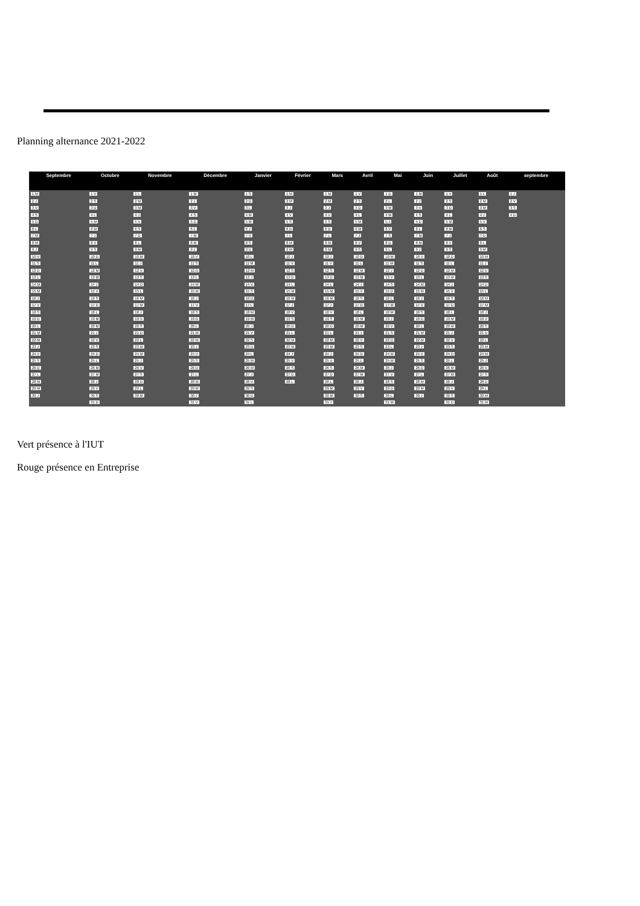Planning alternance 2021-2022
| Septembre | Octobre | Novembre | Décembre | Janvier | Février | Mars | Avril | Mai | Juin | Juillet | Août | septembre |
| --- | --- | --- | --- | --- | --- | --- | --- | --- | --- | --- | --- | --- |
| 1 M | 1 V | 1 L | 1 M | 1 S | 1 M | 1 M | 1 V | 1 D | 1 M | 1 V | 1 L | 1 J |
| 2 J | 2 S | 2 M | 2 J | 2 D | 2 M | 2 M | 2 S | 2 L | 2 J | 2 S | 2 M | 2 V |
| 3 V | 3 D | 3 M | 3 V | 3 L | 3 J | 3 J | 3 D | 3 M | 3 V | 3 D | 3 M | 3 S |
| 4 S | 4 L | 4 J | 4 S | 4 M | 4 V | 4 V | 4 L | 4 M | 4 S | 4 L | 4 J | 4 D |
| 5 D | 5 M | 5 V | 5 D | 5 M | 5 S | 5 S | 5 M | 5 J | 5 D | 5 M | 5 V | |
| 6 L | 6 M | 6 S | 6 L | 6 J | 6 D | 6 D | 6 M | 6 V | 6 L | 6 M | 6 S | |
| 7 M | 7 J | 7 D | 7 M | 7 V | 7 L | 7 L | 7 J | 7 S | 7 M | 7 J | 7 D | |
| 8 M | 8 V | 8 L | 8 M | 8 S | 8 M | 8 M | 8 V | 8 D | 8 M | 8 V | 8 L | |
| 9 J | 9 S | 9 M | 9 J | 9 D | 9 M | 9 M | 9 S | 9 L | 9 J | 9 S | 9 M | |
| 10 V | 10 D | 10 M | 10 V | 10 L | 10 J | 10 J | 10 D | 10 M | 10 V | 10 D | 10 M | |
| 11 S | 11 L | 11 J | 11 S | 11 M | 11 V | 11 V | 11 L | 11 M | 11 S | 11 L | 11 J | |
| 12 D | 12 M | 12 V | 12 D | 12 M | 12 S | 12 S | 12 M | 12 J | 12 D | 12 M | 12 V | |
| 13 L | 13 M | 13 S | 13 L | 13 J | 13 D | 13 D | 13 M | 13 V | 13 L | 13 M | 13 S | |
| 14 M | 14 J | 14 D | 14 M | 14 V | 14 L | 14 L | 14 J | 14 S | 14 M | 14 J | 14 D | |
| 15 M | 15 V | 15 L | 15 M | 15 S | 15 M | 15 M | 15 V | 15 D | 15 M | 15 V | 15 L | |
| 16 J | 16 S | 16 M | 16 J | 16 D | 16 M | 16 M | 16 S | 16 L | 16 J | 16 S | 16 M | |
| 17 V | 17 D | 17 M | 17 V | 17 L | 17 J | 17 J | 17 D | 17 M | 17 V | 17 D | 17 M | |
| 18 S | 18 L | 18 J | 18 S | 18 M | 18 V | 18 V | 18 L | 18 M | 18 S | 18 L | 18 J | |
| 19 D | 19 M | 19 V | 19 D | 19 M | 19 S | 19 S | 19 M | 19 J | 19 D | 19 M | 19 V | |
| 20 L | 20 M | 20 S | 20 L | 20 J | 20 D | 20 D | 20 M | 20 V | 20 L | 20 M | 20 S | |
| 21 M | 21 J | 21 D | 21 M | 21 V | 21 L | 21 L | 21 J | 21 S | 21 M | 21 J | 21 D | |
| 22 M | 22 V | 22 L | 22 M | 22 S | 22 M | 22 M | 22 V | 22 D | 22 M | 22 V | 22 L | |
| 23 J | 23 S | 23 M | 23 J | 23 D | 23 M | 23 M | 23 S | 23 L | 23 J | 23 S | 23 M | |
| 24 V | 24 D | 24 M | 24 V | 24 L | 24 J | 24 J | 24 D | 24 M | 24 V | 24 D | 24 M | |
| 25 S | 25 L | 25 J | 25 S | 25 M | 25 V | 25 V | 25 L | 25 M | 25 S | 25 L | 25 J | |
| 26 D | 26 M | 26 V | 26 D | 26 M | 26 S | 26 S | 26 M | 26 J | 26 D | 26 M | 26 V | |
| 27 L | 27 M | 27 S | 27 L | 27 J | 27 D | 27 D | 27 M | 27 V | 27 L | 27 M | 27 S | |
| 28 M | 28 J | 28 D | 28 M | 28 V | 28 L | 28 L | 28 J | 28 S | 28 M | 28 J | 28 D | |
| 29 M | 29 V | 29 L | 29 M | 29 S | | 29 M | 29 V | 29 D | 29 M | 29 V | 29 L | |
| 30 J | 30 S | 30 M | 30 J | 30 D | | 30 M | 30 S | 30 L | 30 J | 30 S | 30 M | |
| | 31 D | | 31 V | 31 L | | 31 J | | 31 M | | 31 D | 31 M | |
Vert présence à l'IUT
Rouge présence en Entreprise